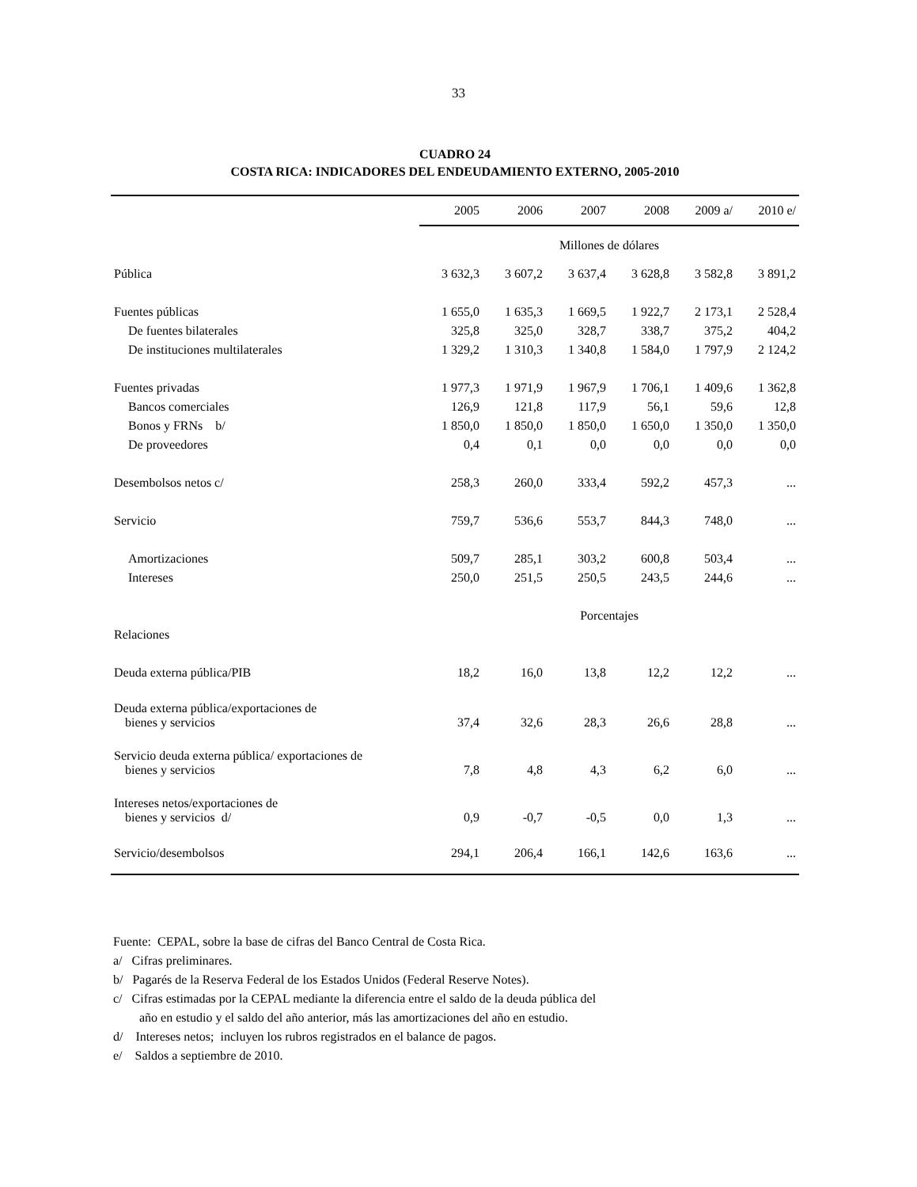33
CUADRO 24
COSTA RICA: INDICADORES DEL ENDEUDAMIENTO EXTERNO, 2005-2010
| | 2005 | 2006 | 2007 | 2008 | 2009 a/ | 2010 e/ |
| --- | --- | --- | --- | --- | --- | --- |
| | Millones de dólares | | | | | |
| Pública | 3 632,3 | 3 607,2 | 3 637,4 | 3 628,8 | 3 582,8 | 3 891,2 |
| Fuentes públicas | 1 655,0 | 1 635,3 | 1 669,5 | 1 922,7 | 2 173,1 | 2 528,4 |
| De fuentes bilaterales | 325,8 | 325,0 | 328,7 | 338,7 | 375,2 | 404,2 |
| De instituciones multilaterales | 1 329,2 | 1 310,3 | 1 340,8 | 1 584,0 | 1 797,9 | 2 124,2 |
| Fuentes privadas | 1 977,3 | 1 971,9 | 1 967,9 | 1 706,1 | 1 409,6 | 1 362,8 |
| Bancos comerciales | 126,9 | 121,8 | 117,9 | 56,1 | 59,6 | 12,8 |
| Bonos y FRNs b/ | 1 850,0 | 1 850,0 | 1 850,0 | 1 650,0 | 1 350,0 | 1 350,0 |
| De proveedores | 0,4 | 0,1 | 0,0 | 0,0 | 0,0 | 0,0 |
| Desembolsos netos c/ | 258,3 | 260,0 | 333,4 | 592,2 | 457,3 | ... |
| Servicio | 759,7 | 536,6 | 553,7 | 844,3 | 748,0 | ... |
| Amortizaciones | 509,7 | 285,1 | 303,2 | 600,8 | 503,4 | ... |
| Intereses | 250,0 | 251,5 | 250,5 | 243,5 | 244,6 | ... |
| | Porcentajes | | | | | |
| Relaciones | | | | | | |
| Deuda externa pública/PIB | 18,2 | 16,0 | 13,8 | 12,2 | 12,2 | ... |
| Deuda externa pública/exportaciones de bienes y servicios | 37,4 | 32,6 | 28,3 | 26,6 | 28,8 | ... |
| Servicio deuda externa pública/ exportaciones de bienes y servicios | 7,8 | 4,8 | 4,3 | 6,2 | 6,0 | ... |
| Intereses netos/exportaciones de bienes y servicios d/ | 0,9 | -0,7 | -0,5 | 0,0 | 1,3 | ... |
| Servicio/desembolsos | 294,1 | 206,4 | 166,1 | 142,6 | 163,6 | ... |
Fuente: CEPAL, sobre la base de cifras del Banco Central de Costa Rica.
a/ Cifras preliminares.
b/ Pagarés de la Reserva Federal de los Estados Unidos (Federal Reserve Notes).
c/ Cifras estimadas por la CEPAL mediante la diferencia entre el saldo de la deuda pública del
año en estudio y el saldo del año anterior, más las amortizaciones del año en estudio.
d/ Intereses netos; incluyen los rubros registrados en el balance de pagos.
e/ Saldos a septiembre de 2010.